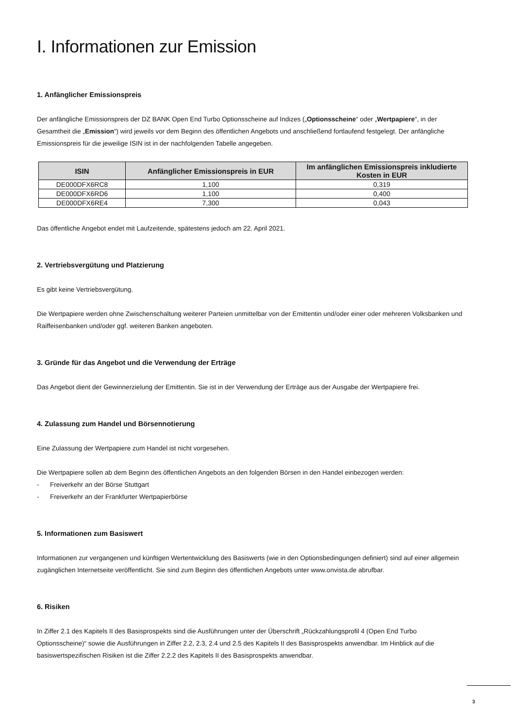I. Informationen zur Emission
1. Anfänglicher Emissionspreis
Der anfängliche Emissionspreis der DZ BANK Open End Turbo Optionsscheine auf Indizes („Optionsscheine“ oder „Wertpapiere“, in der Gesamtheit die „Emission“) wird jeweils vor dem Beginn des öffentlichen Angebots und anschließend fortlaufend festgelegt. Der anfängliche Emissionspreis für die jeweilige ISIN ist in der nachfolgenden Tabelle angegeben.
| ISIN | Anfänglicher Emissionspreis in EUR | Im anfänglichen Emissionspreis inkludierte Kosten in EUR |
| --- | --- | --- |
| DE000DFX6RC8 | 1,100 | 0,319 |
| DE000DFX6RD6 | 1,100 | 0,400 |
| DE000DFX6RE4 | 7,300 | 0,043 |
Das öffentliche Angebot endet mit Laufzeitende, spätestens jedoch am 22. April 2021.
2. Vertriebsvergütung und Platzierung
Es gibt keine Vertriebsvergütung.
Die Wertpapiere werden ohne Zwischenschaltung weiterer Parteien unmittelbar von der Emittentin und/oder einer oder mehreren Volksbanken und Raiffeisenbanken und/oder ggf. weiteren Banken angeboten.
3. Gründe für das Angebot und die Verwendung der Erträge
Das Angebot dient der Gewinnerzielung der Emittentin. Sie ist in der Verwendung der Erträge aus der Ausgabe der Wertpapiere frei.
4. Zulassung zum Handel und Börsennotierung
Eine Zulassung der Wertpapiere zum Handel ist nicht vorgesehen.
Die Wertpapiere sollen ab dem Beginn des öffentlichen Angebots an den folgenden Börsen in den Handel einbezogen werden:
- Freiverkehr an der Börse Stuttgart
- Freiverkehr an der Frankfurter Wertpapierbörse
5. Informationen zum Basiswert
Informationen zur vergangenen und künftigen Wertentwicklung des Basiswerts (wie in den Optionsbedingungen definiert) sind auf einer allgemein zugänglichen Internetseite veröffentlicht. Sie sind zum Beginn des öffentlichen Angebots unter www.onvista.de abrufbar.
6. Risiken
In Ziffer 2.1 des Kapitels II des Basisprospekts sind die Ausführungen unter der Überschrift „Rückzahlungsprofil 4 (Open End Turbo Optionsscheine)“ sowie die Ausführungen in Ziffer 2.2, 2.3, 2.4 und 2.5 des Kapitels II des Basisprospekts anwendbar. Im Hinblick auf die basiswertspezifischen Risiken ist die Ziffer 2.2.2 des Kapitels II des Basisprospekts anwendbar.
3